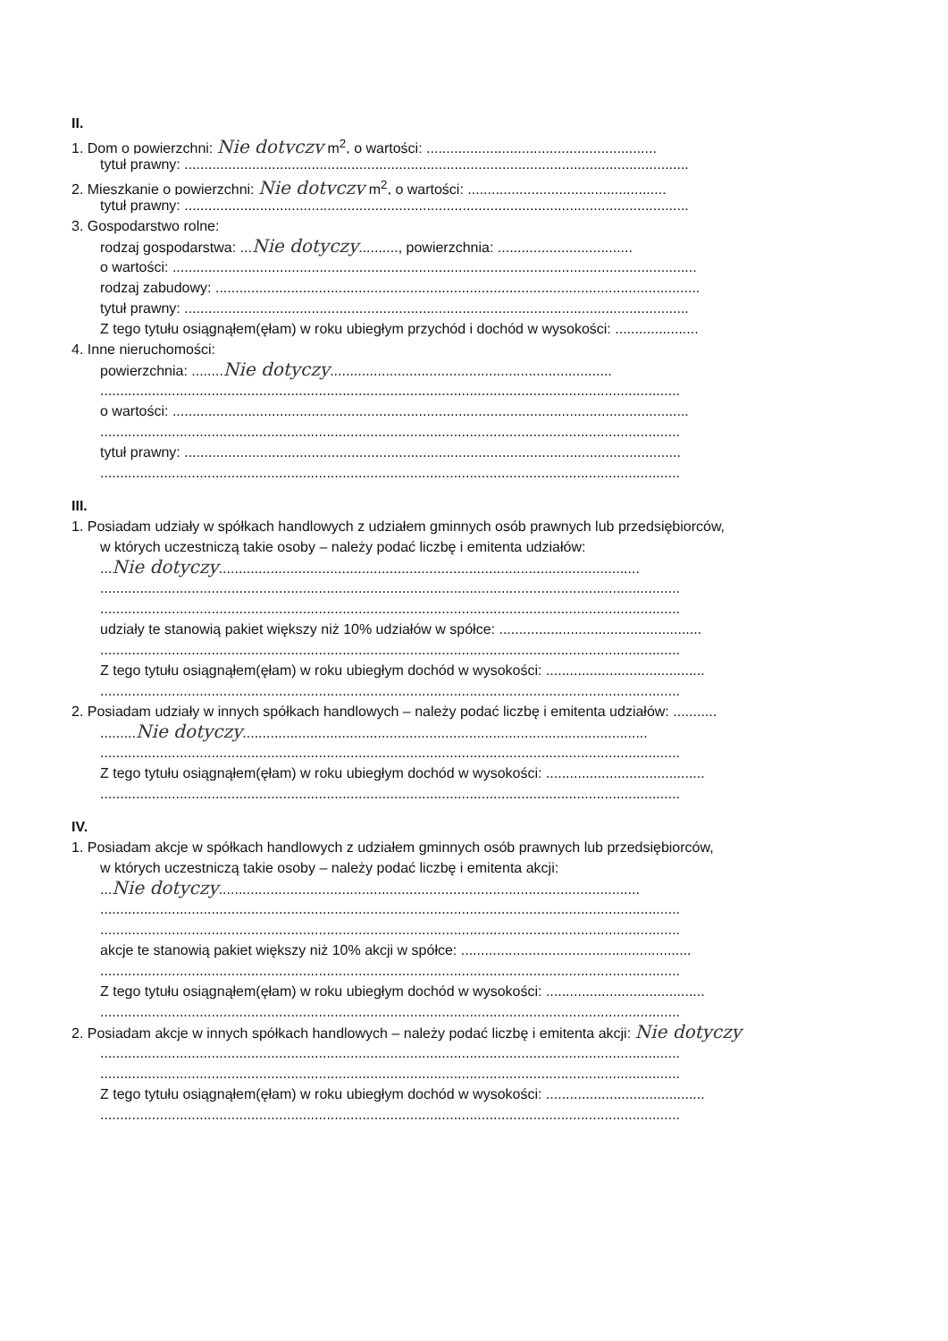II.
1. Dom o powierzchni: Nie dotyczy m<sup>2</sup>, o wartości: ..........................................................
tytuł prawny: ...............................................................................................................................
2. Mieszkanie o powierzchni: Nie dotyczy m<sup>2</sup>, o wartości: ..................................................
tytuł prawny: ...............................................................................................................................
3. Gospodarstwo rolne:
rodzaj gospodarstwa: ...Nie dotyczy.........., powierzchnia: ..................................
o wartości: ....................................................................................................................................
rodzaj zabudowy: ..........................................................................................................................
tytuł prawny: ...............................................................................................................................
Z tego tytułu osiągnąłem(ęłam) w roku ubiegłym przychód i dochód w wysokości: .....................
4. Inne nieruchomości:
powierzchnia: ........Nie dotyczy.......................................................................
..................................................................................................................................................
o wartości: ..................................................................................................................................
..................................................................................................................................................
tytuł prawny: .............................................................................................................................
..................................................................................................................................................
III.
1. Posiadam udziały w spółkach handlowych z udziałem gminnych osób prawnych lub przedsiębiorców,
w których uczestniczą takie osoby – należy podać liczbę i emitenta udziałów:
...Nie dotyczy..........................................................................................................
..................................................................................................................................................
..................................................................................................................................................
udziały te stanowią pakiet większy niż 10% udziałów w spółce: ...................................................
..................................................................................................................................................
Z tego tytułu osiągnąłem(ęłam) w roku ubiegłym dochód w wysokości: ........................................
..................................................................................................................................................
2. Posiadam udziały w innych spółkach handlowych – należy podać liczbę i emitenta udziałów: ...........
.........Nie dotyczy......................................................................................................
..................................................................................................................................................
Z tego tytułu osiągnąłem(ęłam) w roku ubiegłym dochód w wysokości: ........................................
..................................................................................................................................................
IV.
1. Posiadam akcje w spółkach handlowych z udziałem gminnych osób prawnych lub przedsiębiorców,
w których uczestniczą takie osoby – należy podać liczbę i emitenta akcji:
...Nie dotyczy..........................................................................................................
..................................................................................................................................................
..................................................................................................................................................
akcje te stanowią pakiet większy niż 10% akcji w spółce: ..........................................................
..................................................................................................................................................
Z tego tytułu osiągnąłem(ęłam) w roku ubiegłym dochód w wysokości: ........................................
..................................................................................................................................................
2. Posiadam akcje w innych spółkach handlowych – należy podać liczbę i emitenta akcji: Nie dotyczy
..................................................................................................................................................
..................................................................................................................................................
Z tego tytułu osiągnąłem(ęłam) w roku ubiegłym dochód w wysokości: ........................................
..................................................................................................................................................